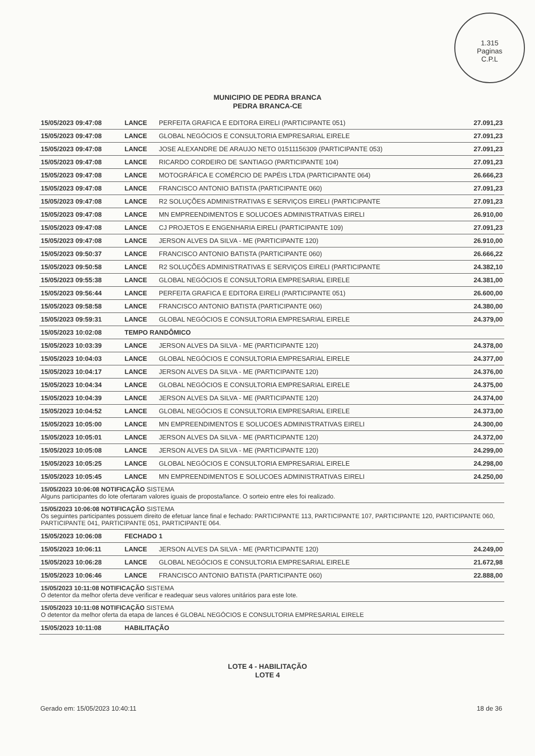1.315
Paginas
C.P.L
MUNICIPIO DE PEDRA BRANCA
PEDRA BRANCA-CE
| 15/05/2023 09:47:08 | LANCE | PERFEITA GRAFICA E EDITORA EIRELI (PARTICIPANTE 051) | 27.091,23 |
| 15/05/2023 09:47:08 | LANCE | GLOBAL NEGÓCIOS E CONSULTORIA EMPRESARIAL EIRELE | 27.091,23 |
| 15/05/2023 09:47:08 | LANCE | JOSE ALEXANDRE DE ARAUJO NETO 01511156309 (PARTICIPANTE 053) | 27.091,23 |
| 15/05/2023 09:47:08 | LANCE | RICARDO CORDEIRO DE SANTIAGO (PARTICIPANTE 104) | 27.091,23 |
| 15/05/2023 09:47:08 | LANCE | MOTOGRÁFICA E COMÉRCIO DE PAPÉIS LTDA (PARTICIPANTE 064) | 26.666,23 |
| 15/05/2023 09:47:08 | LANCE | FRANCISCO ANTONIO BATISTA (PARTICIPANTE 060) | 27.091,23 |
| 15/05/2023 09:47:08 | LANCE | R2 SOLUÇÕES ADMINISTRATIVAS E SERVIÇOS EIRELI (PARTICIPANTE | 27.091,23 |
| 15/05/2023 09:47:08 | LANCE | MN EMPREENDIMENTOS E SOLUCOES ADMINISTRATIVAS EIRELI | 26.910,00 |
| 15/05/2023 09:47:08 | LANCE | CJ PROJETOS E ENGENHARIA EIRELI (PARTICIPANTE 109) | 27.091,23 |
| 15/05/2023 09:47:08 | LANCE | JERSON ALVES DA SILVA - ME (PARTICIPANTE 120) | 26.910,00 |
| 15/05/2023 09:50:37 | LANCE | FRANCISCO ANTONIO BATISTA (PARTICIPANTE 060) | 26.666,22 |
| 15/05/2023 09:50:58 | LANCE | R2 SOLUÇÕES ADMINISTRATIVAS E SERVIÇOS EIRELI (PARTICIPANTE | 24.382,10 |
| 15/05/2023 09:55:38 | LANCE | GLOBAL NEGÓCIOS E CONSULTORIA EMPRESARIAL EIRELE | 24.381,00 |
| 15/05/2023 09:56:44 | LANCE | PERFEITA GRAFICA E EDITORA EIRELI (PARTICIPANTE 051) | 26.600,00 |
| 15/05/2023 09:58:58 | LANCE | FRANCISCO ANTONIO BATISTA (PARTICIPANTE 060) | 24.380,00 |
| 15/05/2023 09:59:31 | LANCE | GLOBAL NEGÓCIOS E CONSULTORIA EMPRESARIAL EIRELE | 24.379,00 |
| 15/05/2023 10:02:08 | TEMPO RANDÔMICO | | |
| 15/05/2023 10:03:39 | LANCE | JERSON ALVES DA SILVA - ME (PARTICIPANTE 120) | 24.378,00 |
| 15/05/2023 10:04:03 | LANCE | GLOBAL NEGÓCIOS E CONSULTORIA EMPRESARIAL EIRELE | 24.377,00 |
| 15/05/2023 10:04:17 | LANCE | JERSON ALVES DA SILVA - ME (PARTICIPANTE 120) | 24.376,00 |
| 15/05/2023 10:04:34 | LANCE | GLOBAL NEGÓCIOS E CONSULTORIA EMPRESARIAL EIRELE | 24.375,00 |
| 15/05/2023 10:04:39 | LANCE | JERSON ALVES DA SILVA - ME (PARTICIPANTE 120) | 24.374,00 |
| 15/05/2023 10:04:52 | LANCE | GLOBAL NEGÓCIOS E CONSULTORIA EMPRESARIAL EIRELE | 24.373,00 |
| 15/05/2023 10:05:00 | LANCE | MN EMPREENDIMENTOS E SOLUCOES ADMINISTRATIVAS EIRELI | 24.300,00 |
| 15/05/2023 10:05:01 | LANCE | JERSON ALVES DA SILVA - ME (PARTICIPANTE 120) | 24.372,00 |
| 15/05/2023 10:05:08 | LANCE | JERSON ALVES DA SILVA - ME (PARTICIPANTE 120) | 24.299,00 |
| 15/05/2023 10:05:25 | LANCE | GLOBAL NEGÓCIOS E CONSULTORIA EMPRESARIAL EIRELE | 24.298,00 |
| 15/05/2023 10:05:45 | LANCE | MN EMPREENDIMENTOS E SOLUCOES ADMINISTRATIVAS EIRELI | 24.250,00 |
| 15/05/2023 10:06:08 NOTIFICAÇÃO SISTEMA Alguns participantes do lote ofertaram valores iguais de proposta/lance. O sorteio entre eles foi realizado. | | | |
| 15/05/2023 10:06:08 NOTIFICAÇÃO SISTEMA Os seguintes participantes possuem direito de efetuar lance final e fechado: PARTICIPANTE 113, PARTICIPANTE 107, PARTICIPANTE 120, PARTICIPANTE 060, PARTICIPANTE 041, PARTICIPANTE 051, PARTICIPANTE 064. | | | |
| 15/05/2023 10:06:08 | FECHADO 1 | | |
| 15/05/2023 10:06:11 | LANCE | JERSON ALVES DA SILVA - ME (PARTICIPANTE 120) | 24.249,00 |
| 15/05/2023 10:06:28 | LANCE | GLOBAL NEGÓCIOS E CONSULTORIA EMPRESARIAL EIRELE | 21.672,98 |
| 15/05/2023 10:06:46 | LANCE | FRANCISCO ANTONIO BATISTA (PARTICIPANTE 060) | 22.888,00 |
| 15/05/2023 10:11:08 NOTIFICAÇÃO SISTEMA O detentor da melhor oferta deve verificar e readequar seus valores unitários para este lote. | | | |
| 15/05/2023 10:11:08 NOTIFICAÇÃO SISTEMA O detentor da melhor oferta da etapa de lances é GLOBAL NEGÓCIOS E CONSULTORIA EMPRESARIAL EIRELE | | | |
| 15/05/2023 10:11:08 | HABILITAÇÃO | | |
LOTE 4 - HABILITAÇÃO
LOTE 4
Gerado em: 15/05/2023 10:40:11 18 de 36